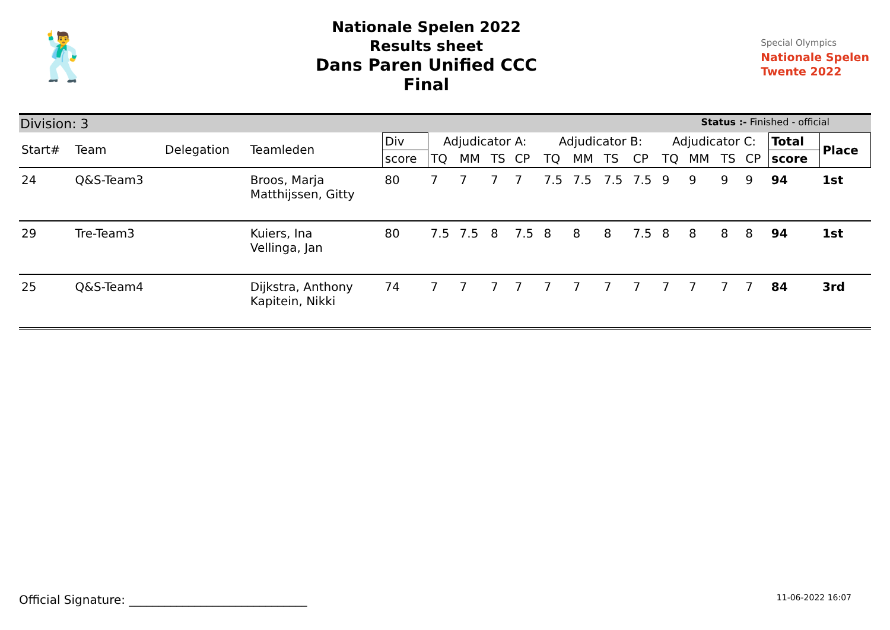🕺
Nationale Spelen 2022
Results sheet
Dans Paren Unified CCC
Final
Special Olympics
Nationale Spelen
Twente 2022
Division: 3 Status :- Finished - official
| Start# | Team | Delegation | Teamleden | Div | Adjudicator A: | | | | Adjudicator B: | | | | Adjudicator C: | | | | Total | Place |
| --- | --- | --- | --- | --- | --- | --- | --- | --- | --- | --- | --- | --- | --- | --- | --- | --- | --- | --- |
| | | | | score | TQ | MM | TS | CP | TQ | MM | TS | CP | TQ | MM | TS | CP | score | |
| 24 | Q&S-Team3 | | Broos, Marja Matthijssen, Gitty | 80 | 7 | 7 | 7 | 7 | 7.5 | 7.5 | 7.5 | 7.5 | 9 | 9 | 9 | 9 | 94 | 1st |
| 29 | Tre-Team3 | | Kuiers, Ina Vellinga, Jan | 80 | 7.5 | 7.5 | 8 | 7.5 | 8 | 8 | 8 | 7.5 | 8 | 8 | 8 | 8 | 94 | 1st |
| 25 | Q&S-Team4 | | Dijkstra, Anthony Kapitein, Nikki | 74 | 7 | 7 | 7 | 7 | 7 | 7 | 7 | 7 | 7 | 7 | 7 | 7 | 84 | 3rd |
Official Signature: ______________________________
11-06-2022 16:07